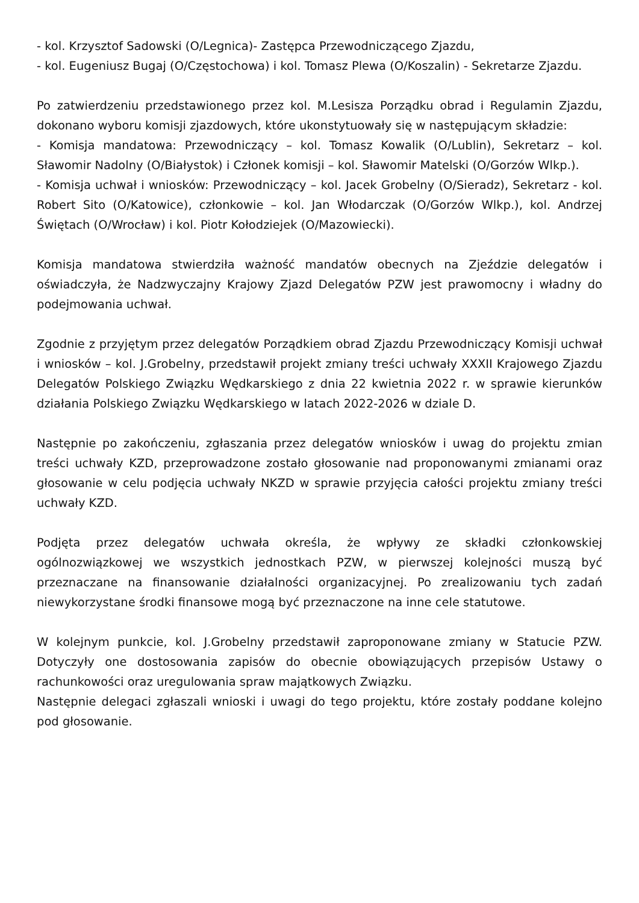- kol. Krzysztof Sadowski (O/Legnica)- Zastępca Przewodniczącego Zjazdu,
- kol. Eugeniusz Bugaj (O/Częstochowa) i kol. Tomasz Plewa (O/Koszalin) - Sekretarze Zjazdu.
Po zatwierdzeniu przedstawionego przez kol. M.Lesisza Porządku obrad i Regulamin Zjazdu, dokonano wyboru komisji zjazdowych, które ukonstytuowały się w następującym składzie:
- Komisja mandatowa: Przewodniczący – kol. Tomasz Kowalik (O/Lublin), Sekretarz – kol. Sławomir Nadolny (O/Białystok) i Członek komisji – kol. Sławomir Matelski (O/Gorzów Wlkp.).
- Komisja uchwał i wniosków: Przewodniczący – kol. Jacek Grobelny (O/Sieradz), Sekretarz - kol. Robert Sito (O/Katowice), członkowie – kol. Jan Włodarczak (O/Gorzów Wlkp.), kol. Andrzej Świętach (O/Wrocław) i kol. Piotr Kołodziejek (O/Mazowiecki).
Komisja mandatowa stwierdziła ważność mandatów obecnych na Zjeździe delegatów i oświadczyła, że Nadzwyczajny Krajowy Zjazd Delegatów PZW jest prawomocny i władny do podejmowania uchwał.
Zgodnie z przyjętym przez delegatów Porządkiem obrad Zjazdu Przewodniczący Komisji uchwał i wniosków – kol. J.Grobelny, przedstawił projekt zmiany treści uchwały XXXII Krajowego Zjazdu Delegatów Polskiego Związku Wędkarskiego z dnia 22 kwietnia 2022 r. w sprawie kierunków działania Polskiego Związku Wędkarskiego w latach 2022-2026 w dziale D.
Następnie po zakończeniu, zgłaszania przez delegatów wniosków i uwag do projektu zmian treści uchwały KZD, przeprowadzone zostało głosowanie nad proponowanymi zmianami oraz głosowanie w celu podjęcia uchwały NKZD w sprawie przyjęcia całości projektu zmiany treści uchwały KZD.
Podjęta przez delegatów uchwała określa, że wpływy ze składki członkowskiej ogólnozwiązkowej we wszystkich jednostkach PZW, w pierwszej kolejności muszą być przeznaczane na finansowanie działalności organizacyjnej. Po zrealizowaniu tych zadań niewykorzystane środki finansowe mogą być przeznaczone na inne cele statutowe.
W kolejnym punkcie, kol. J.Grobelny przedstawił zaproponowane zmiany w Statucie PZW. Dotyczyły one dostosowania zapisów do obecnie obowiązujących przepisów Ustawy o rachunkowości oraz uregulowania spraw majątkowych Związku.
Następnie delegaci zgłaszali wnioski i uwagi do tego projektu, które zostały poddane kolejno pod głosowanie.